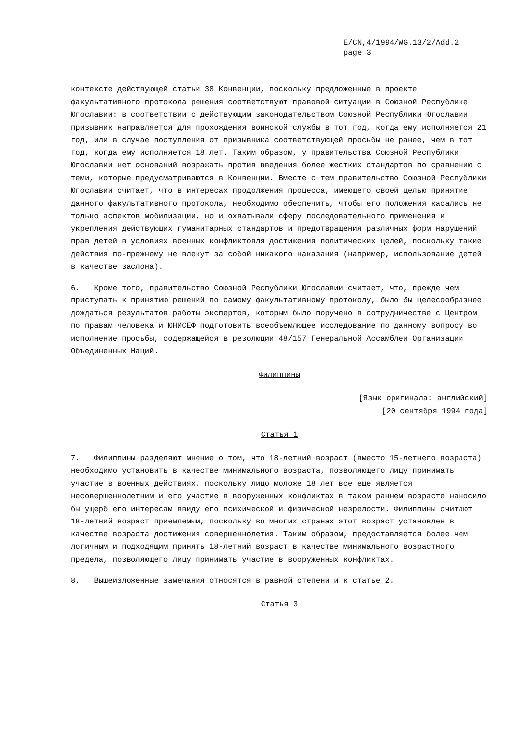E/CN,4/1994/WG.13/2/Add.2
page 3
контексте действующей статьи 38 Конвенции, поскольку предложенные в проекте факультативного протокола решения соответствуют правовой ситуации в Союзной Республике Югославии: в соответствии с действующим законодательством Союзной Республики Югославии призывник направляется для прохождения воинской службы в тот год, когда ему исполняется 21 год, или в случае поступления от призывника соответствующей просьбы не ранее, чем в тот год, когда ему исполняется 18 лет. Таким образом, у правительства Союзной Республики Югославии нет оснований возражать против введения более жестких стандартов по сравнению с теми, которые предусматриваются в Конвенции. Вместе с тем правительство Союзной Республики Югославии считает, что в интересах продолжения процесса, имеющего своей целью принятие данного факультативного протокола, необходимо обеспечить, чтобы его положения касались не только аспектов мобилизации, но и охватывали сферу последовательного применения и укрепления действующих гуманитарных стандартов и предотвращения различных форм нарушений прав детей в условиях военных конфликтовля достижения политических целей, поскольку такие действия по-прежнему не влекут за собой никакого наказания (например, использование детей в качестве заслона).
6. Кроме того, правительство Союзной Республики Югославии считает, что, прежде чем приступать к принятию решений по самому факультативному протоколу, было бы целесообразнее дождаться результатов работы экспертов, которым было поручено в сотрудничестве с Центром по правам человека и ЮНИСЕФ подготовить всеобъемлющее исследование по данному вопросу во исполнение просьбы, содержащейся в резолюции 48/157 Генеральной Ассамблеи Организации Объединенных Наций.
Филиппины
[Язык оригинала: английский]
[20 сентября 1994 года]
Статья 1
7. Филиппины разделяют мнение о том, что 18-летний возраст (вместо 15-летнего возраста) необходимо установить в качестве минимального возраста, позволяющего лицу принимать участие в военных действиях, поскольку лицо моложе 18 лет все еще является несовершеннолетним и его участие в вооруженных конфликтах в таком раннем возрасте наносило бы ущерб его интересам ввиду его психической и физической незрелости. Филиппины считают 18-летний возраст приемлемым, поскольку во многих странах этот возраст установлен в качестве возраста достижения совершеннолетия. Таким образом, предоставляется более чем логичным и подходящим принять 18-летний возраст в качестве минимального возрастного предела, позволяющего лицу принимать участие в вооруженных конфликтах.
8. Вышеизложенные замечания относятся в равной степени и к статье 2.
Статья 3